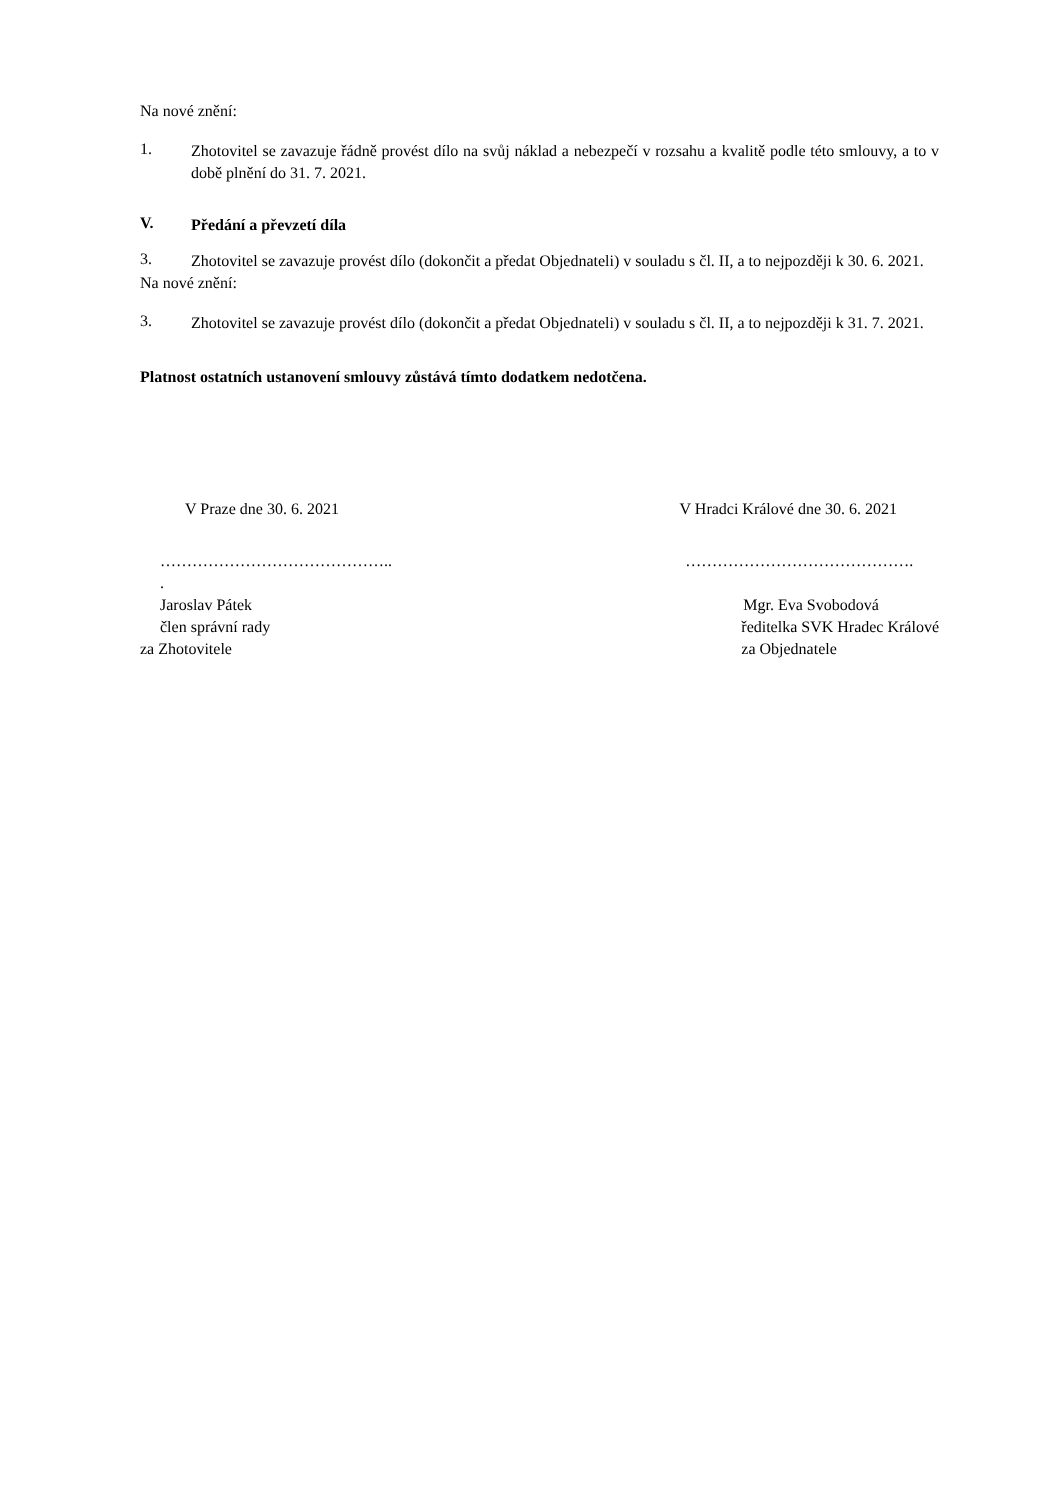Na nové znění:
1.
Zhotovitel se zavazuje řádně provést dílo na svůj náklad a nebezpečí v rozsahu a kvalitě podle této smlouvy, a to v době plnění do 31. 7. 2021.
V.
Předání a převzetí díla
3.
Zhotovitel se zavazuje provést dílo (dokončit a předat Objednateli) v souladu s čl. II, a to nejpozději k 30. 6. 2021.
Na nové znění:
3.
Zhotovitel se zavazuje provést dílo (dokončit a předat Objednateli) v souladu s čl. II, a to nejpozději k 31. 7. 2021.
Platnost ostatních ustanovení smlouvy zůstává tímto dodatkem nedotčena.
V Praze dne 30. 6. 2021 V Hradci Králové dne 30. 6. 2021
……………………………………..
.
Jaroslav Pátek
člen správní rady
za Zhotovitele
…………………………………….
Mgr. Eva Svobodová
ředitelka SVK Hradec Králové
za Objednatele